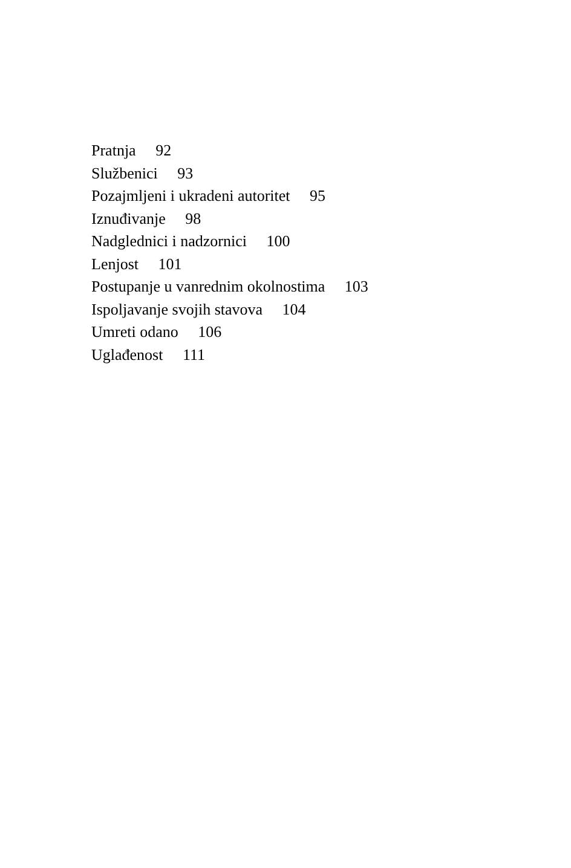Pratnja 92
Službenici 93
Pozajmljeni i ukradeni autoritet 95
Iznuđivanje 98
Nadglednici i nadzornici 100
Lenjost 101
Postupanje u vanrednim okolnostima 103
Ispoljavanje svojih stavova 104
Umreti odano 106
Uglađenost 111